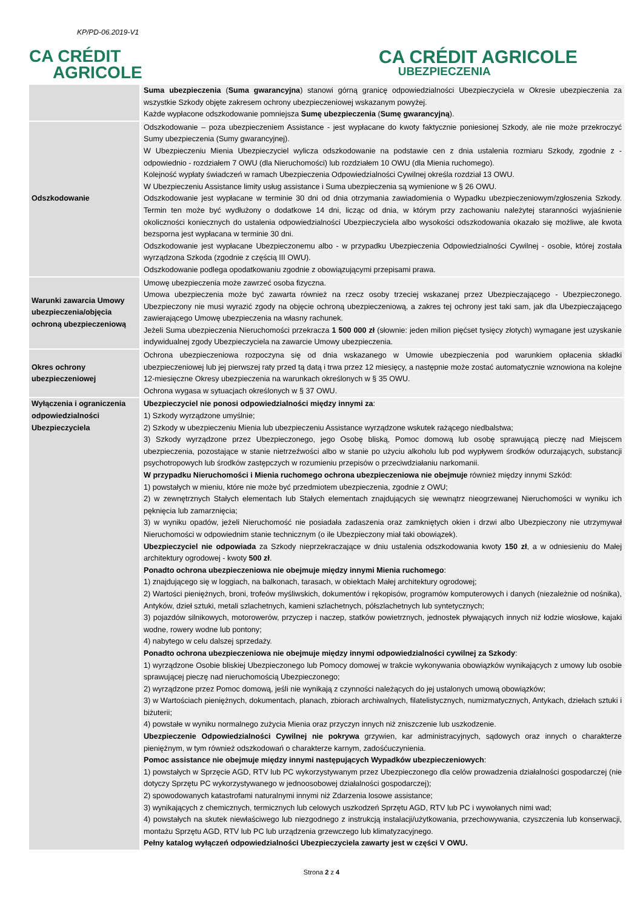KP/PD-06.2019-V1
CA CRÉDIT
AGRICOLE
CA CRÉDIT AGRICOLE
UBEZPIECZENIA
| | Suma ubezpieczenia ( Suma gwarancyjna ) stanowi górną granicę odpowiedzialności Ubezpieczyciela w Okresie ubezpieczenia za wszystkie Szkody objęte zakresem ochrony ubezpieczeniowej wskazanym powyżej. Każde wypłacone odszkodowanie pomniejsza Sumę ubezpieczenia ( Sumę gwarancyjną ). |
| Odszkodowanie | Odszkodowanie – poza ubezpieczeniem Assistance - jest wypłacane do kwoty faktycznie poniesionej Szkody, ale nie może przekroczyć Sumy ubezpieczenia (Sumy gwarancyjnej). W Ubezpieczeniu Mienia Ubezpieczyciel wylicza odszkodowanie na podstawie cen z dnia ustalenia rozmiaru Szkody, zgodnie z - odpowiednio - rozdziałem 7 OWU (dla Nieruchomości) lub rozdziałem 10 OWU (dla Mienia ruchomego). Kolejność wypłaty świadczeń w ramach Ubezpieczenia Odpowiedzialności Cywilnej określa rozdział 13 OWU. W Ubezpieczeniu Assistance limity usług assistance i Suma ubezpieczenia są wymienione w § 26 OWU. Odszkodowanie jest wypłacane w terminie 30 dni od dnia otrzymania zawiadomienia o Wypadku ubezpieczeniowym/zgłoszenia Szkody. Termin ten może być wydłużony o dodatkowe 14 dni, licząc od dnia, w którym przy zachowaniu należytej staranności wyjaśnienie okoliczności koniecznych do ustalenia odpowiedzialności Ubezpieczyciela albo wysokości odszkodowania okazało się możliwe, ale kwota bezsporna jest wypłacana w terminie 30 dni. Odszkodowanie jest wypłacane Ubezpieczonemu albo - w przypadku Ubezpieczenia Odpowiedzialności Cywilnej - osobie, której została wyrządzona Szkoda (zgodnie z częścią III OWU). Odszkodowanie podlega opodatkowaniu zgodnie z obowiązującymi przepisami prawa. |
| Warunki zawarcia Umowy ubezpieczenia/objęcia ochroną ubezpieczeniową | Umowę ubezpieczenia może zawrzeć osoba fizyczna. Umowa ubezpieczenia może być zawarta również na rzecz osoby trzeciej wskazanej przez Ubezpieczającego - Ubezpieczonego. Ubezpieczony nie musi wyrazić zgody na objęcie ochroną ubezpieczeniową, a zakres tej ochrony jest taki sam, jak dla Ubezpieczającego zawierającego Umowę ubezpieczenia na własny rachunek. Jeżeli Suma ubezpieczenia Nieruchomości przekracza 1 500 000 zł (słownie: jeden milion pięćset tysięcy złotych) wymagane jest uzyskanie indywidualnej zgody Ubezpieczyciela na zawarcie Umowy ubezpieczenia. |
| Okres ochrony ubezpieczeniowej | Ochrona ubezpieczeniowa rozpoczyna się od dnia wskazanego w Umowie ubezpieczenia pod warunkiem opłacenia składki ubezpieczeniowej lub jej pierwszej raty przed tą datą i trwa przez 12 miesięcy, a następnie może zostać automatycznie wznowiona na kolejne 12-miesięczne Okresy ubezpieczenia na warunkach określonych w § 35 OWU. Ochrona wygasa w sytuacjach określonych w § 37 OWU. |
| Wyłączenia i ograniczenia odpowiedzialności Ubezpieczyciela | Ubezpieczyciel nie ponosi odpowiedzialności między innymi za : 1) Szkody wyrządzone umyślnie; 2) Szkody w ubezpieczeniu Mienia lub ubezpieczeniu Assistance wyrządzone wskutek rażącego niedbalstwa; 3) Szkody wyrządzone przez Ubezpieczonego, jego Osobę bliską, Pomoc domową lub osobę sprawującą pieczę nad Miejscem ubezpieczenia, pozostające w stanie nietrzeźwości albo w stanie po użyciu alkoholu lub pod wypływem środków odurzających, substancji psychotropowych lub środków zastępczych w rozumieniu przepisów o przeciwdziałaniu narkomanii. W przypadku Nieruchomości i Mienia ruchomego ochrona ubezpieczeniowa nie obejmuje również między innymi Szkód: 1) powstałych w mieniu, które nie może być przedmiotem ubezpieczenia, zgodnie z OWU; 2) w zewnętrznych Stałych elementach lub Stałych elementach znajdujących się wewnątrz nieogrzewanej Nieruchomości w wyniku ich pęknięcia lub zamarznięcia; 3) w wyniku opadów, jeżeli Nieruchomość nie posiadała zadaszenia oraz zamkniętych okien i drzwi albo Ubezpieczony nie utrzymywał Nieruchomości w odpowiednim stanie technicznym (o ile Ubezpieczony miał taki obowiązek). Ubezpieczyciel nie odpowiada za Szkody nieprzekraczające w dniu ustalenia odszkodowania kwoty 150 zł , a w odniesieniu do Małej architektury ogrodowej - kwoty 500 zł . Ponadto ochrona ubezpieczeniowa nie obejmuje między innymi Mienia ruchomego : 1) znajdującego się w loggiach, na balkonach, tarasach, w obiektach Małej architektury ogrodowej; 2) Wartości pieniężnych, broni, trofeów myśliwskich, dokumentów i rękopisów, programów komputerowych i danych (niezależnie od nośnika), Antyków, dzieł sztuki, metali szlachetnych, kamieni szlachetnych, półszlachetnych lub syntetycznych; 3) pojazdów silnikowych, motorowerów, przyczep i naczep, statków powietrznych, jednostek pływających innych niż łodzie wiosłowe, kajaki wodne, rowery wodne lub pontony; 4) nabytego w celu dalszej sprzedaży. Ponadto ochrona ubezpieczeniowa nie obejmuje między innymi odpowiedzialności cywilnej za Szkody : 1) wyrządzone Osobie bliskiej Ubezpieczonego lub Pomocy domowej w trakcie wykonywania obowiązków wynikających z umowy lub osobie sprawującej pieczę nad nieruchomością Ubezpieczonego; 2) wyrządzone przez Pomoc domową, jeśli nie wynikają z czynności należących do jej ustalonych umową obowiązków; 3) w Wartościach pieniężnych, dokumentach, planach, zbiorach archiwalnych, filatelistycznych, numizmatycznych, Antykach, dziełach sztuki i biżuterii; 4) powstałe w wyniku normalnego zużycia Mienia oraz przyczyn innych niż zniszczenie lub uszkodzenie. Ubezpieczenie Odpowiedzialności Cywilnej nie pokrywa grzywien, kar administracyjnych, sądowych oraz innych o charakterze pieniężnym, w tym również odszkodowań o charakterze karnym, zadośćuczynienia. Pomoc assistance nie obejmuje między innymi następujących Wypadków ubezpieczeniowych : 1) powstałych w Sprzęcie AGD, RTV lub PC wykorzystywanym przez Ubezpieczonego dla celów prowadzenia działalności gospodarczej (nie dotyczy Sprzętu PC wykorzystywanego w jednoosobowej działalności gospodarczej); 2) spowodowanych katastrofami naturalnymi innymi niż Zdarzenia losowe assistance; 3) wynikających z chemicznych, termicznych lub celowych uszkodzeń Sprzętu AGD, RTV lub PC i wywołanych nimi wad; 4) powstałych na skutek niewłaściwego lub niezgodnego z instrukcją instalacji/użytkowania, przechowywania, czyszczenia lub konserwacji, montażu Sprzętu AGD, RTV lub PC lub urządzenia grzewczego lub klimatyzacyjnego. Pełny katalog wyłączeń odpowiedzialności Ubezpieczyciela zawarty jest w części V OWU. |
Strona 2 z 4